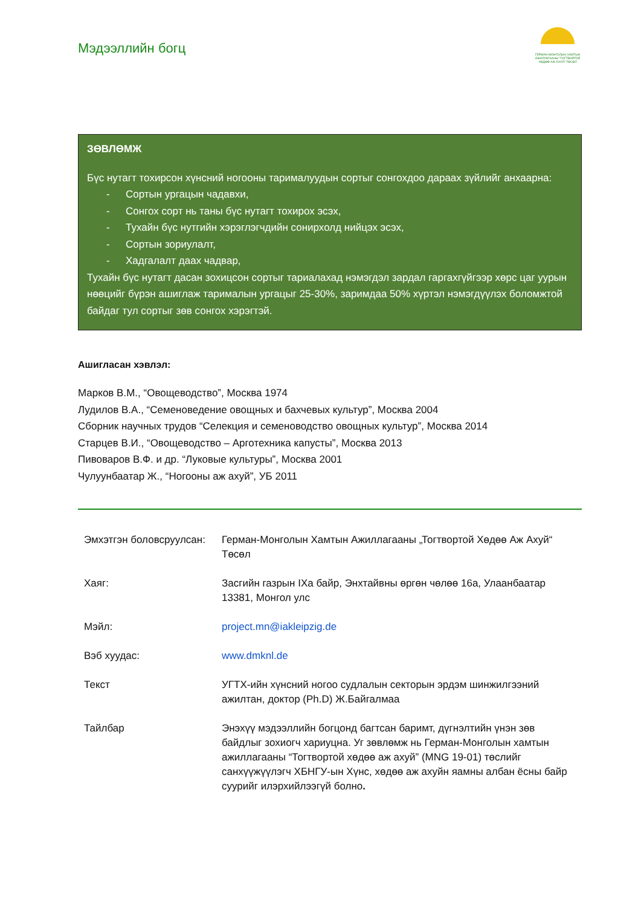Мэдээллийн богц
ГЕРМАН-МОНГОЛЫН ХАМТЫН АЖИЛЛАГААНЫ "ТОГТВОРТОЙ ХӨДӨӨ АЖ АХУЙ" ТӨСӨЛ
ЗӨВЛӨМЖ
Бүс нутагт тохирсон хүнсний ногооны тарималуудын сортыг сонгохдоо дараах зүйлийг анхаарна:
- Сортын ургацын чадавхи,
- Сонгох сорт нь таны бүс нутагт тохирох эсэх,
- Тухайн бүс нутгийн хэрэглэгчдийн сонирхолд нийцэх эсэх,
- Сортын зориулалт,
- Хадгалалт даах чадвар,
Тухайн бүс нутагт дасан зохицсон сортыг тариалахад нэмэгдэл зардал гаргахгүйгээр хөрс цаг уурын нөөцийг бүрэн ашиглаж тарималын ургацыг 25-30%, заримдаа 50% хүртэл нэмэгдүүлэх боломжтой байдаг тул сортыг зөв сонгох хэрэгтэй.
Ашигласан хэвлэл:
Марков В.М., “Овощеводство”, Москва 1974
Лудилов В.А., “Семеноведение овощных и бахчевых культур”, Москва 2004
Сборник научных трудов “Селекция и семеноводство овощных культур”, Москва 2014
Старцев В.И., “Овощеводство – Арготехника капусты”, Москва 2013
Пивоваров В.Ф. и др. “Луковые культуры”, Москва 2001
Чулуунбаатар Ж., “Ногооны аж ахуй”, УБ 2011
| Эмхэтгэн боловсруулсан: | Герман-Монголын Хамтын Ажиллагааны „Тогтвортой Хөдөө Аж Ахуй“ Төсөл |
| Хаяг: | Засгийн газрын IXа байр, Энхтайвны өргөн чөлөө 16а, Улаанбаатар 13381, Монгол улс |
| Мэйл: | project.mn@iakleipzig.de |
| Вэб хуудас: | www.dmknl.de |
| Текст | УГТХ-ийн хүнсний ногоо судлалын секторын эрдэм шинжилгээний ажилтан, доктор (Ph.D) Ж.Байгалмаа |
| Тайлбар | Энэхүү мэдээллийн богцонд багтсан баримт, дүгнэлтийн үнэн зөв байдлыг зохиогч хариуцна. Уг зөвлөмж нь Герман-Монголын хамтын ажиллагааны “Тогтвортой хөдөө аж ахуй” (MNG 19-01) төслийг санхүүжүүлэгч ХБНГУ-ын Хүнс, хөдөө аж ахуйн яамны албан ёсны байр суурийг илэрхийлээгүй болно . |